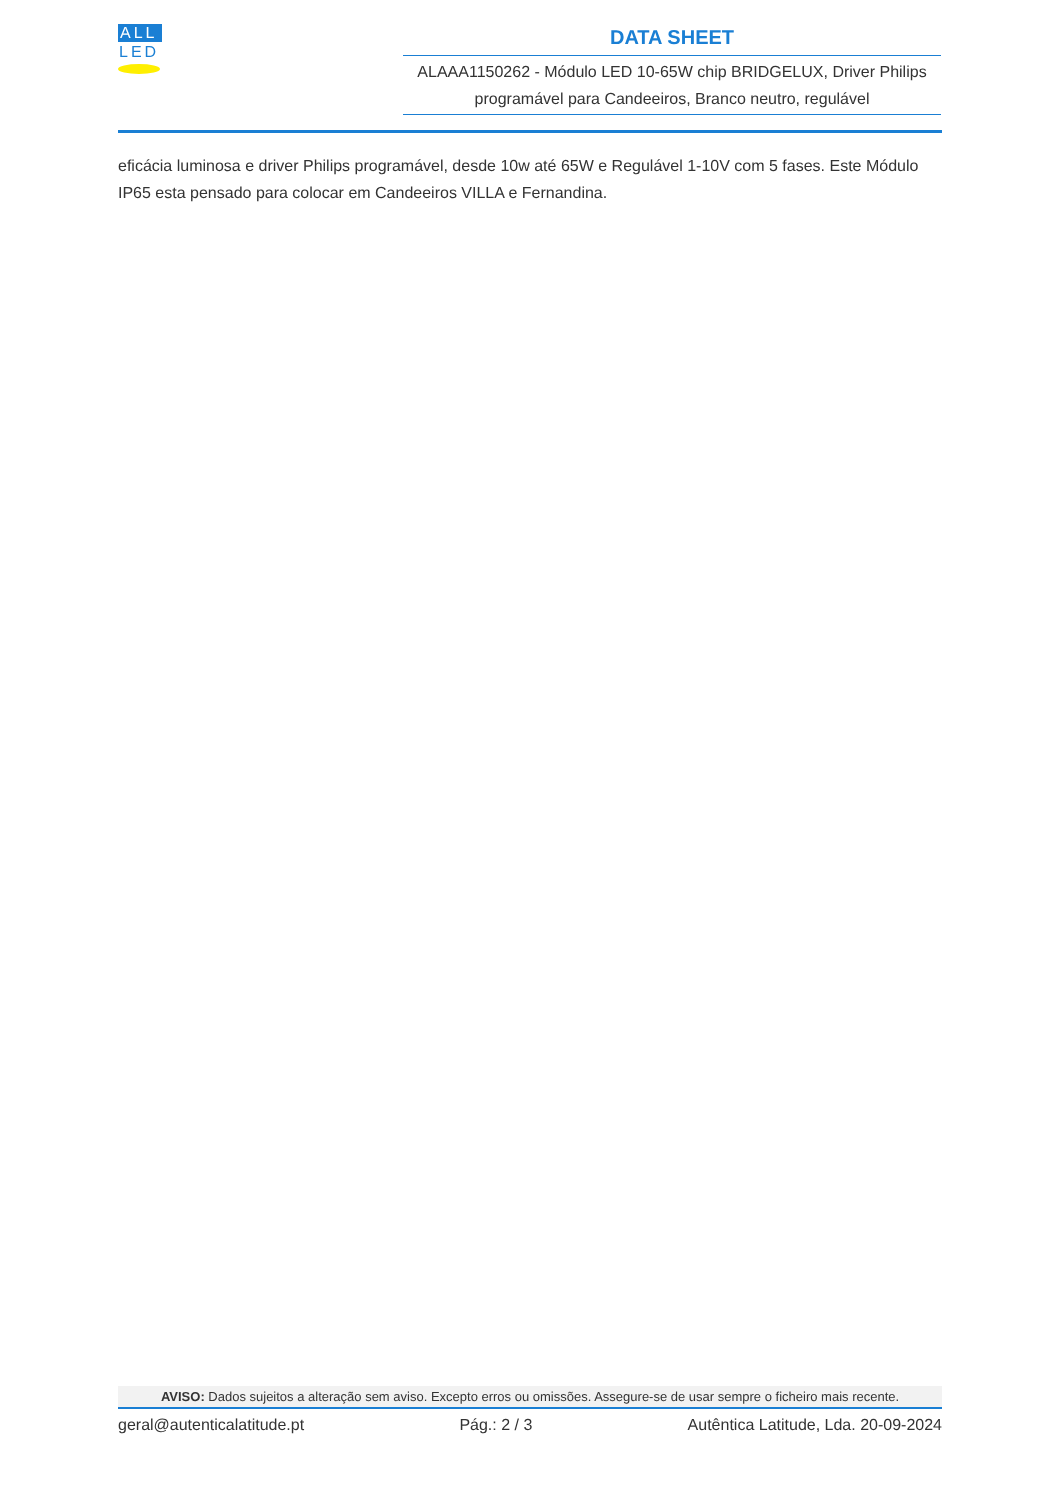ALL
LED
DATA SHEET
ALAAA1150262 - Módulo LED 10-65W chip BRIDGELUX, Driver Philips programável para Candeeiros, Branco neutro, regulável
eficácia luminosa e driver Philips programável, desde 10w até 65W e Regulável 1-10V com 5 fases. Este Módulo IP65 esta pensado para colocar em Candeeiros VILLA e Fernandina.
AVISO: Dados sujeitos a alteração sem aviso. Excepto erros ou omissões. Assegure-se de usar sempre o ficheiro mais recente.
geral@autenticalatitude.pt Pág.: 2 / 3 Autêntica Latitude, Lda. 20-09-2024